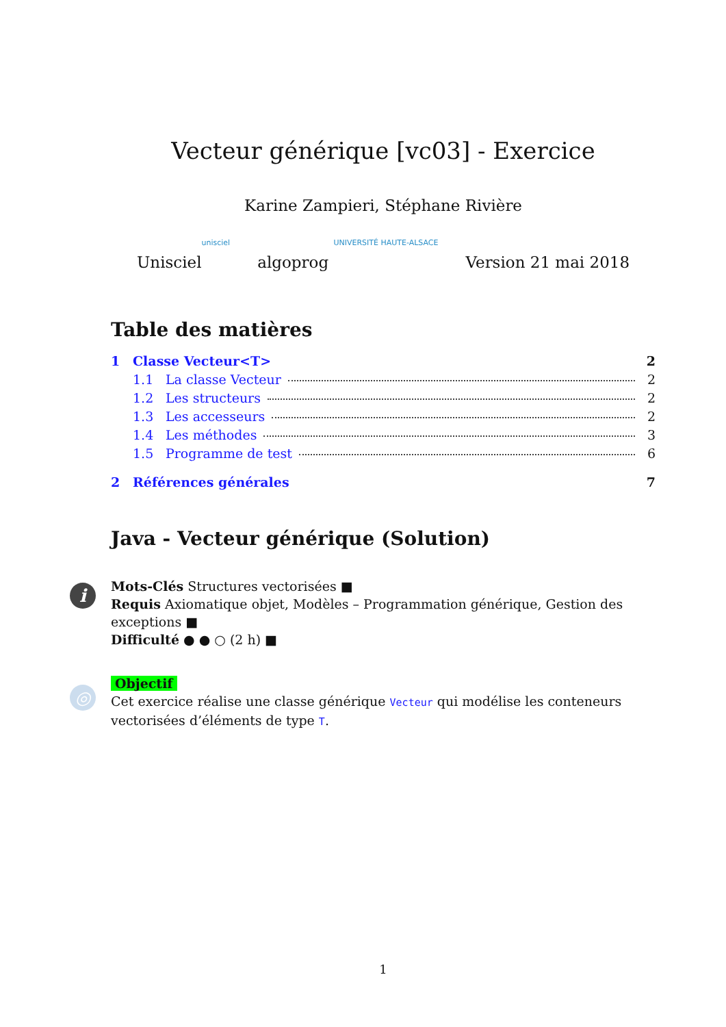Vecteur générique [vc03] - Exercice
Karine Zampieri, Stéphane Rivière
Uniscielunisciel algoprog UNIVERSITÉ HAUTE-ALSACE Version 21 mai 2018
Table des matières
1 Classe Vecteur<T> 2
1.1 La classe Vecteur 2
1.2 Les structeurs 2
1.3 Les accesseurs 2
1.4 Les méthodes 3
1.5 Programme de test 6
2 Références générales 7
Java - Vecteur générique (Solution)
i
Mots-Clés Structures vectorisées ■
Requis Axiomatique objet, Modèles – Programmation générique, Gestion des exceptions ■
Difficulté ● ● ○ (2 h) ■
◎
Objectif
Cet exercice réalise une classe générique Vecteur qui modélise les conteneurs vectorisées d’éléments de type T.
1